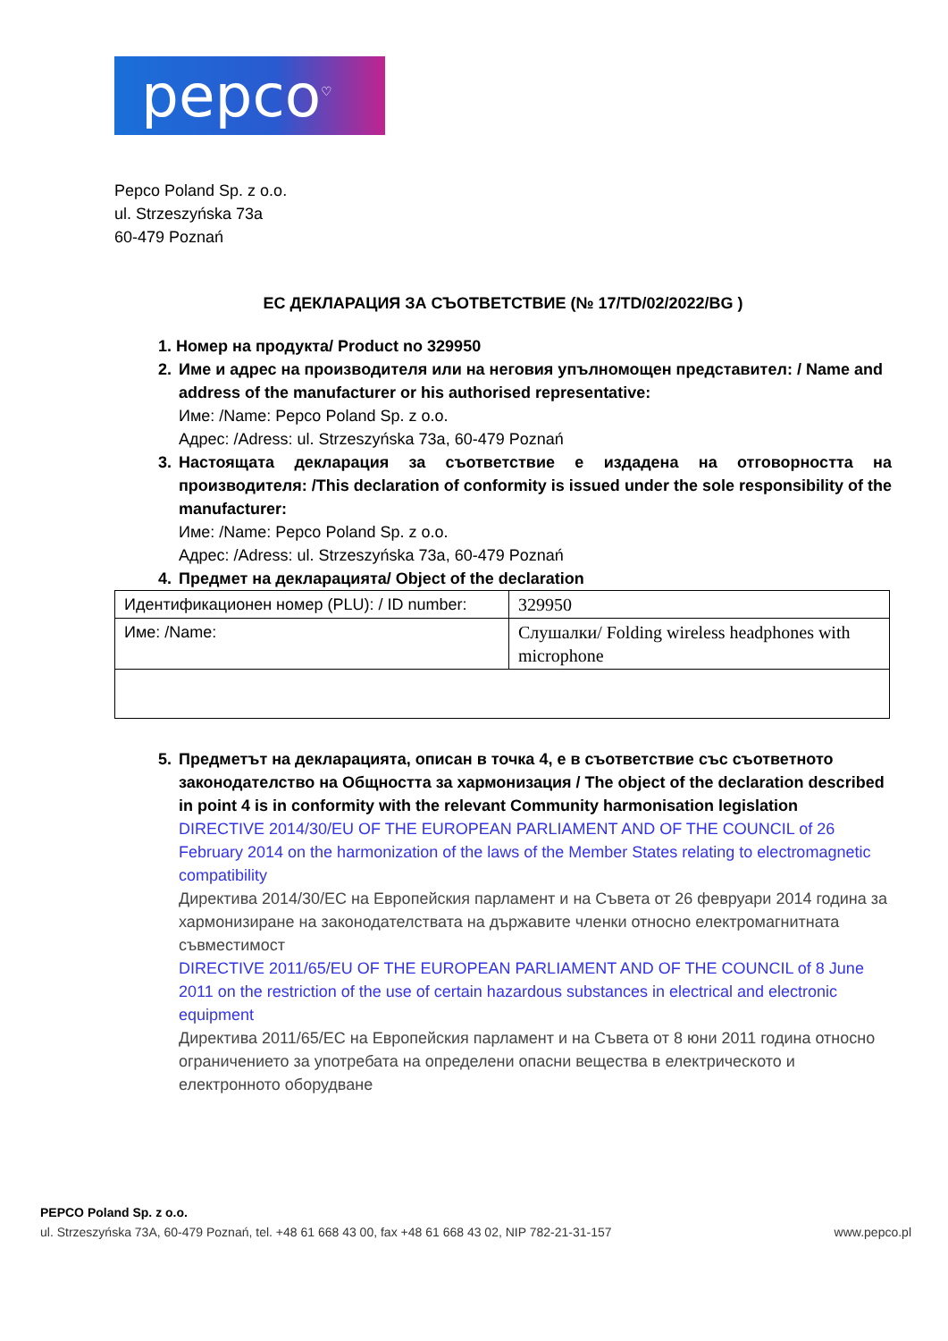pepco<sup>♡</sup>
Pepco Poland Sp. z o.o.
ul. Strzeszyńska 73a
60-479 Poznań
ЕС ДЕКЛАРАЦИЯ ЗА СЪОТВЕТСТВИЕ (№ 17/TD/02/2022/BG )
1. Номер на продукта/ Product no 329950
2. Име и адрес на производителя или на неговия упълномощен представител: / Name and address of the manufacturer or his authorised representative:
Име: /Name: Pepco Poland Sp. z o.o.
Адрес: /Adress: ul. Strzeszyńska 73a, 60-479 Poznań
3. Настоящата декларация за съответствие е издадена на отговорността на производителя: /This declaration of conformity is issued under the sole responsibility of the manufacturer:
Име: /Name: Pepco Poland Sp. z o.o.
Адрес: /Adress: ul. Strzeszyńska 73a, 60-479 Poznań
4. Предмет на декларацията/ Object of the declaration
| Идентификационен номер (PLU): / ID number: | 329950 |
| Име: /Name: | Слушалки/ Folding wireless headphones with microphone |
5. Предметът на декларацията, описан в точка 4, е в съответствие със съответното законодателство на Общността за хармонизация / The object of the declaration described in point 4 is in conformity with the relevant Community harmonisation legislation
DIRECTIVE 2014/30/EU OF THE EUROPEAN PARLIAMENT AND OF THE COUNCIL of 26 February 2014 on the harmonization of the laws of the Member States relating to electromagnetic compatibility
Директива 2014/30/ЕС на Европейския парламент и на Съвета от 26 февруари 2014 година за хармонизиране на законодателствата на държавите членки относно електромагнитната съвместимост
DIRECTIVE 2011/65/EU OF THE EUROPEAN PARLIAMENT AND OF THE COUNCIL of 8 June 2011 on the restriction of the use of certain hazardous substances in electrical and electronic equipment
Директива 2011/65/ЕС на Европейския парламент и на Съвета от 8 юни 2011 година относно ограничението за употребата на определени опасни вещества в електрическото и електронното оборудване
PEPCO Poland Sp. z o.o.
ul. Strzeszyńska 73A, 60-479 Poznań, tel. +48 61 668 43 00, fax +48 61 668 43 02, NIP 782-21-31-157 www.pepco.pl